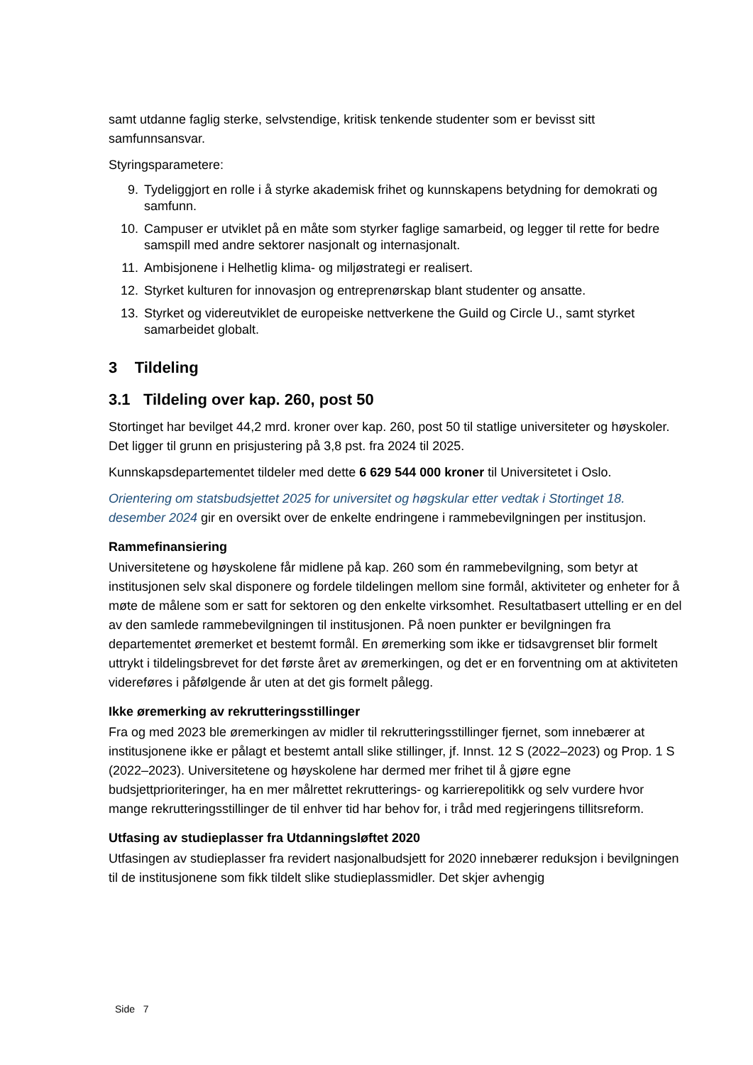samt utdanne faglig sterke, selvstendige, kritisk tenkende studenter som er bevisst sitt samfunnsansvar.
Styringsparametere:
9. Tydeliggjort en rolle i å styrke akademisk frihet og kunnskapens betydning for demokrati og samfunn.
10. Campuser er utviklet på en måte som styrker faglige samarbeid, og legger til rette for bedre samspill med andre sektorer nasjonalt og internasjonalt.
11. Ambisjonene i Helhetlig klima- og miljøstrategi er realisert.
12. Styrket kulturen for innovasjon og entreprenørskap blant studenter og ansatte.
13. Styrket og videreutviklet de europeiske nettverkene the Guild og Circle U., samt styrket samarbeidet globalt.
3 Tildeling
3.1 Tildeling over kap. 260, post 50
Stortinget har bevilget 44,2 mrd. kroner over kap. 260, post 50 til statlige universiteter og høyskoler. Det ligger til grunn en prisjustering på 3,8 pst. fra 2024 til 2025.
Kunnskapsdepartementet tildeler med dette 6 629 544 000 kroner til Universitetet i Oslo.
Orientering om statsbudsjettet 2025 for universitet og høgskular etter vedtak i Stortinget 18. desember 2024 gir en oversikt over de enkelte endringene i rammebevilgningen per institusjon.
Rammefinansiering
Universitetene og høyskolene får midlene på kap. 260 som én rammebevilgning, som betyr at institusjonen selv skal disponere og fordele tildelingen mellom sine formål, aktiviteter og enheter for å møte de målene som er satt for sektoren og den enkelte virksomhet. Resultatbasert uttelling er en del av den samlede rammebevilgningen til institusjonen. På noen punkter er bevilgningen fra departementet øremerket et bestemt formål. En øremerking som ikke er tidsavgrenset blir formelt uttrykt i tildelingsbrevet for det første året av øremerkingen, og det er en forventning om at aktiviteten videreføres i påfølgende år uten at det gis formelt pålegg.
Ikke øremerking av rekrutteringsstillinger
Fra og med 2023 ble øremerkingen av midler til rekrutteringsstillinger fjernet, som innebærer at institusjonene ikke er pålagt et bestemt antall slike stillinger, jf. Innst. 12 S (2022–2023) og Prop. 1 S (2022–2023). Universitetene og høyskolene har dermed mer frihet til å gjøre egne budsjettprioriteringer, ha en mer målrettet rekrutterings- og karrierepolitikk og selv vurdere hvor mange rekrutteringsstillinger de til enhver tid har behov for, i tråd med regjeringens tillitsreform.
Utfasing av studieplasser fra Utdanningsløftet 2020
Utfasingen av studieplasser fra revidert nasjonalbudsjett for 2020 innebærer reduksjon i bevilgningen til de institusjonene som fikk tildelt slike studieplassmidler. Det skjer avhengig
Side 7